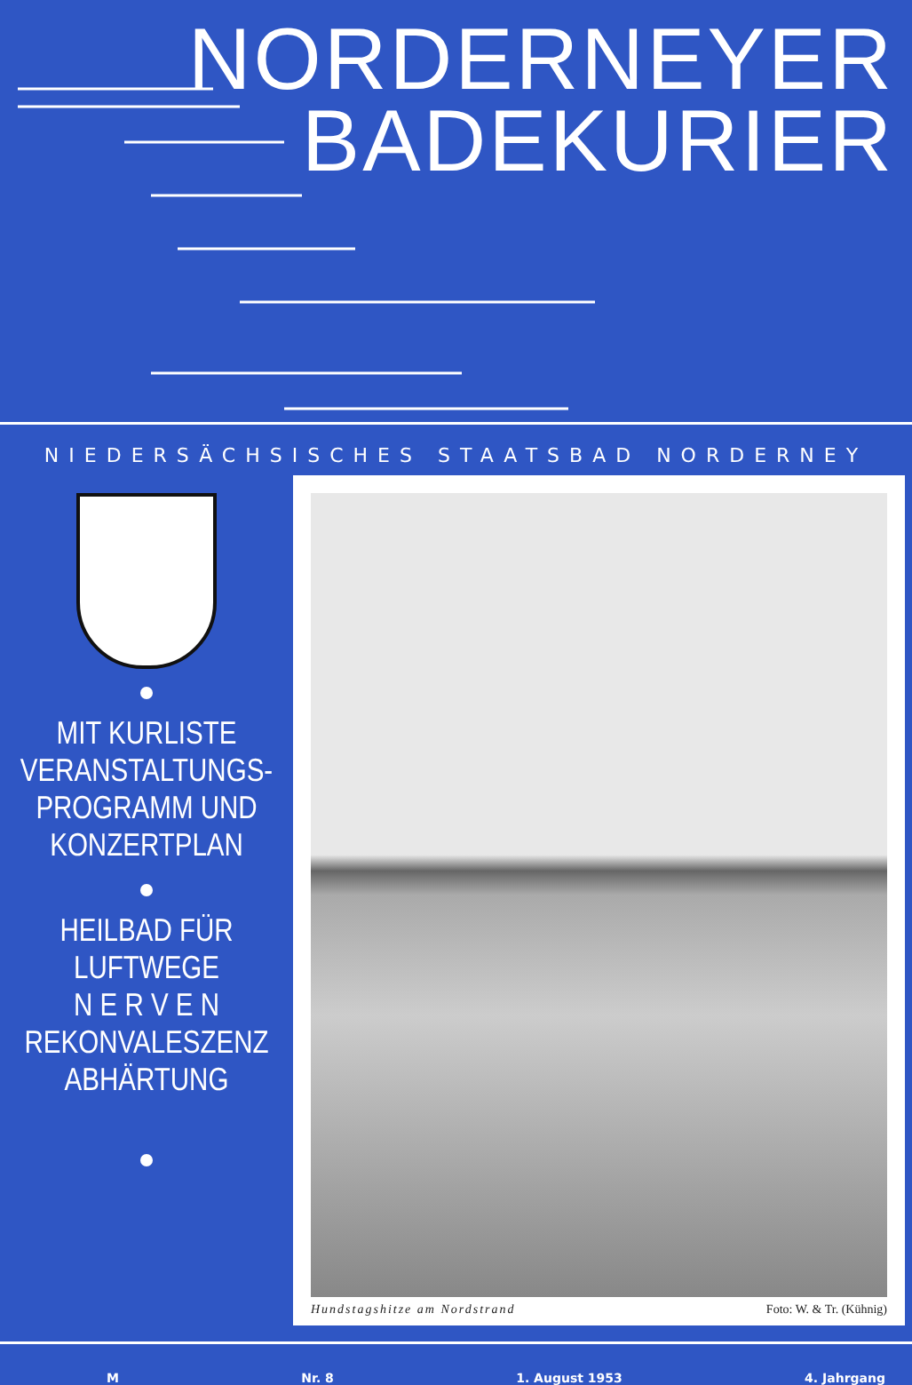NORDERNEYER
BADEKURIER
NIEDERSÄCHSISCHES STAATSBAD NORDERNEY
MIT KURLISTE
VERANSTALTUNGS-
PROGRAMM UND
KONZERTPLAN
HEILBAD FÜR
LUFTWEGE
N E R V E N
REKONVALESZENZ
ABHÄRTUNG
Hundstagshitze am Nordstrand Foto: W. & Tr. (Kühnig)
M Nr. 8 1. August 1953 4. Jahrgang